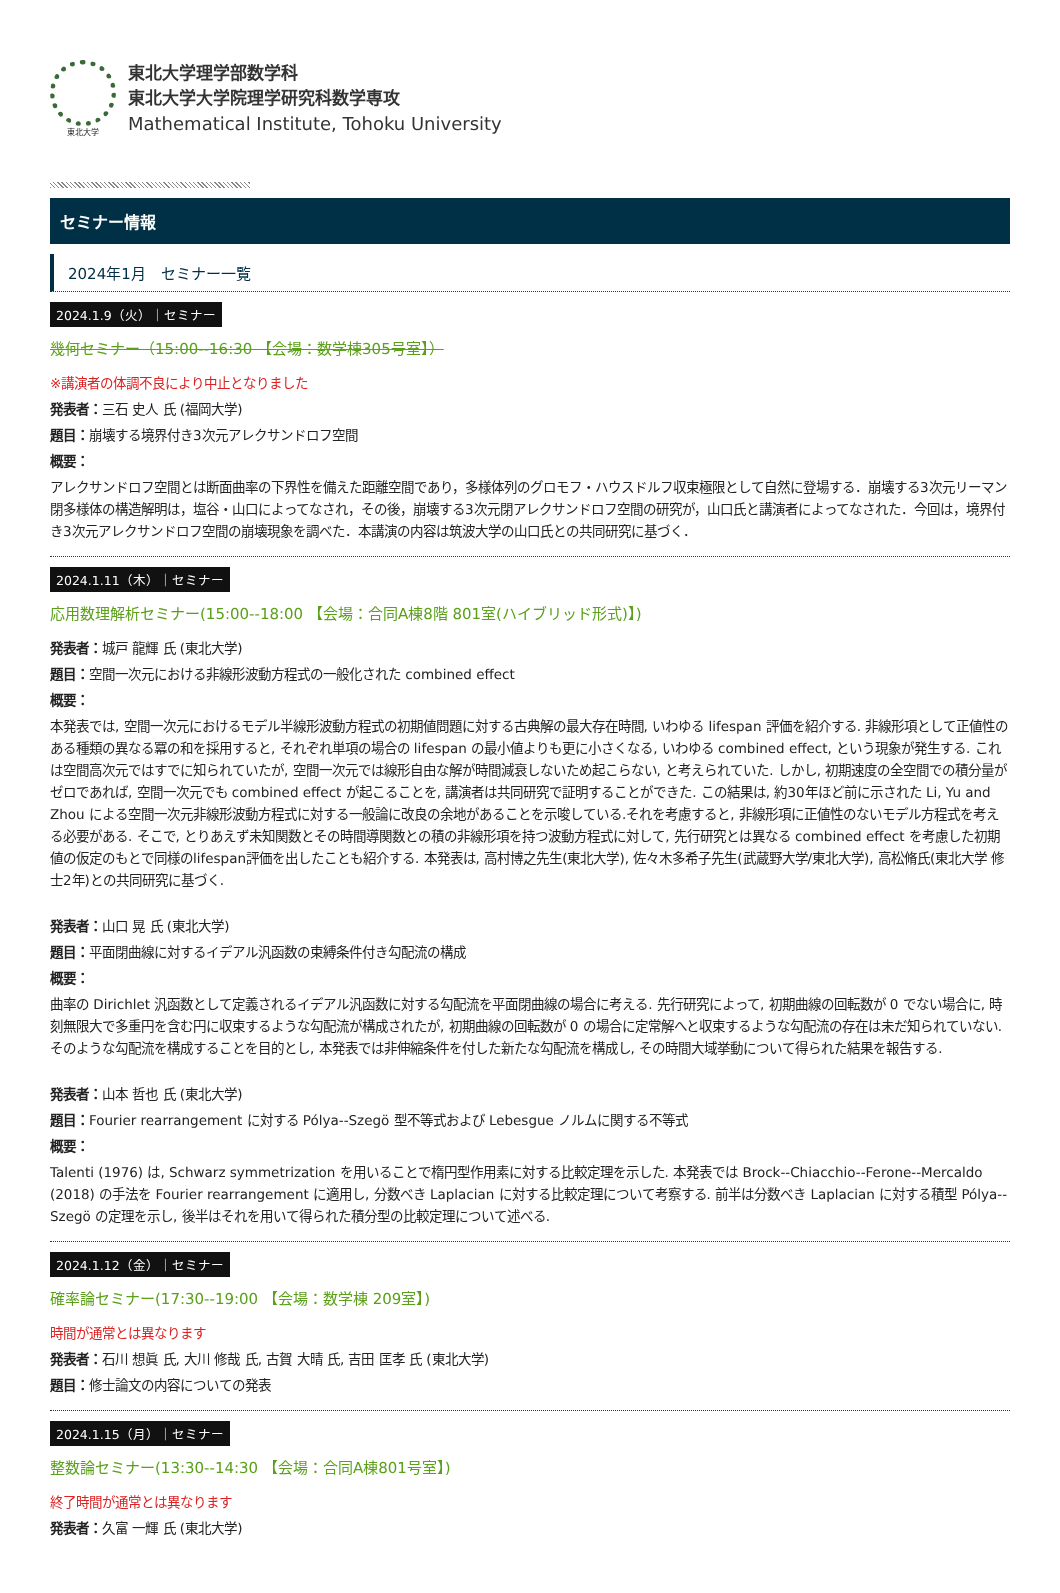東北大学
東北大学理学部数学科
東北大学大学院理学研究科数学専攻
Mathematical Institute, Tohoku University
セミナー情報
2024年1月　セミナー一覧
2024.1.9（火）｜セミナー
幾何セミナー（15:00--16:30 【会場：数学棟305号室】）
※講演者の体調不良により中止となりました
発表者：三石 史人 氏 (福岡大学)
題目：崩壊する境界付き3次元アレクサンドロフ空間
概要：
アレクサンドロフ空間とは断面曲率の下界性を備えた距離空間であり，多様体列のグロモフ・ハウスドルフ収束極限として自然に登場する．崩壊する3次元リーマン閉多様体の構造解明は，塩谷・山口によってなされ，その後，崩壊する3次元閉アレクサンドロフ空間の研究が，山口氏と講演者によってなされた．今回は，境界付き3次元アレクサンドロフ空間の崩壊現象を調べた．本講演の内容は筑波大学の山口氏との共同研究に基づく．
2024.1.11（木）｜セミナー
応用数理解析セミナー(15:00--18:00 【会場：合同A棟8階 801室(ハイブリッド形式)】)
発表者：城戸 龍輝 氏 (東北大学)
題目：空間一次元における非線形波動方程式の一般化された combined effect
概要：
本発表では, 空間一次元におけるモデル半線形波動方程式の初期値問題に対する古典解の最大存在時間, いわゆる lifespan 評価を紹介する. 非線形項として正値性のある種類の異なる冪の和を採用すると, それぞれ単項の場合の lifespan の最小値よりも更に小さくなる, いわゆる combined effect, という現象が発生する. これは空間高次元ではすでに知られていたが, 空間一次元では線形自由な解が時間減衰しないため起こらない, と考えられていた. しかし, 初期速度の全空間での積分量がゼロであれば, 空間一次元でも combined effect が起こることを, 講演者は共同研究で証明することができた. この結果は, 約30年ほど前に示された Li, Yu and Zhou による空間一次元非線形波動方程式に対する一般論に改良の余地があることを示唆している.それを考慮すると, 非線形項に正値性のないモデル方程式を考える必要がある. そこで, とりあえず未知関数とその時間導関数との積の非線形項を持つ波動方程式に対して, 先行研究とは異なる combined effect を考慮した初期値の仮定のもとで同様のlifespan評価を出したことも紹介する. 本発表は, 高村博之先生(東北大学), 佐々木多希子先生(武蔵野大学/東北大学), 高松脩氏(東北大学 修士2年)との共同研究に基づく.
発表者：山口 晃 氏 (東北大学)
題目：平面閉曲線に対するイデアル汎函数の束縛条件付き勾配流の構成
概要：
曲率の Dirichlet 汎函数として定義されるイデアル汎函数に対する勾配流を平面閉曲線の場合に考える. 先行研究によって, 初期曲線の回転数が 0 でない場合に, 時刻無限大で多重円を含む円に収束するような勾配流が構成されたが, 初期曲線の回転数が 0 の場合に定常解へと収束するような勾配流の存在は未だ知られていない. そのような勾配流を構成することを目的とし, 本発表では非伸縮条件を付した新たな勾配流を構成し, その時間大域挙動について得られた結果を報告する.
発表者：山本 哲也 氏 (東北大学)
題目：Fourier rearrangement に対する Pólya--Szegö 型不等式および Lebesgue ノルムに関する不等式
概要：
Talenti (1976) は, Schwarz symmetrization を用いることで楕円型作用素に対する比較定理を示した. 本発表では Brock--Chiacchio--Ferone--Mercaldo (2018) の手法を Fourier rearrangement に適用し, 分数べき Laplacian に対する比較定理について考察する. 前半は分数べき Laplacian に対する積型 Pólya--Szegö の定理を示し, 後半はそれを用いて得られた積分型の比較定理について述べる.
2024.1.12（金）｜セミナー
確率論セミナー(17:30--19:00 【会場：数学棟 209室】)
時間が通常とは異なります
発表者：石川 想眞 氏, 大川 修哉 氏, 古賀 大晴 氏, 吉田 匡孝 氏 (東北大学)
題目：修士論文の内容についての発表
2024.1.15（月）｜セミナー
整数論セミナー(13:30--14:30 【会場：合同A棟801号室】)
終了時間が通常とは異なります
発表者：久富 一輝 氏 (東北大学)